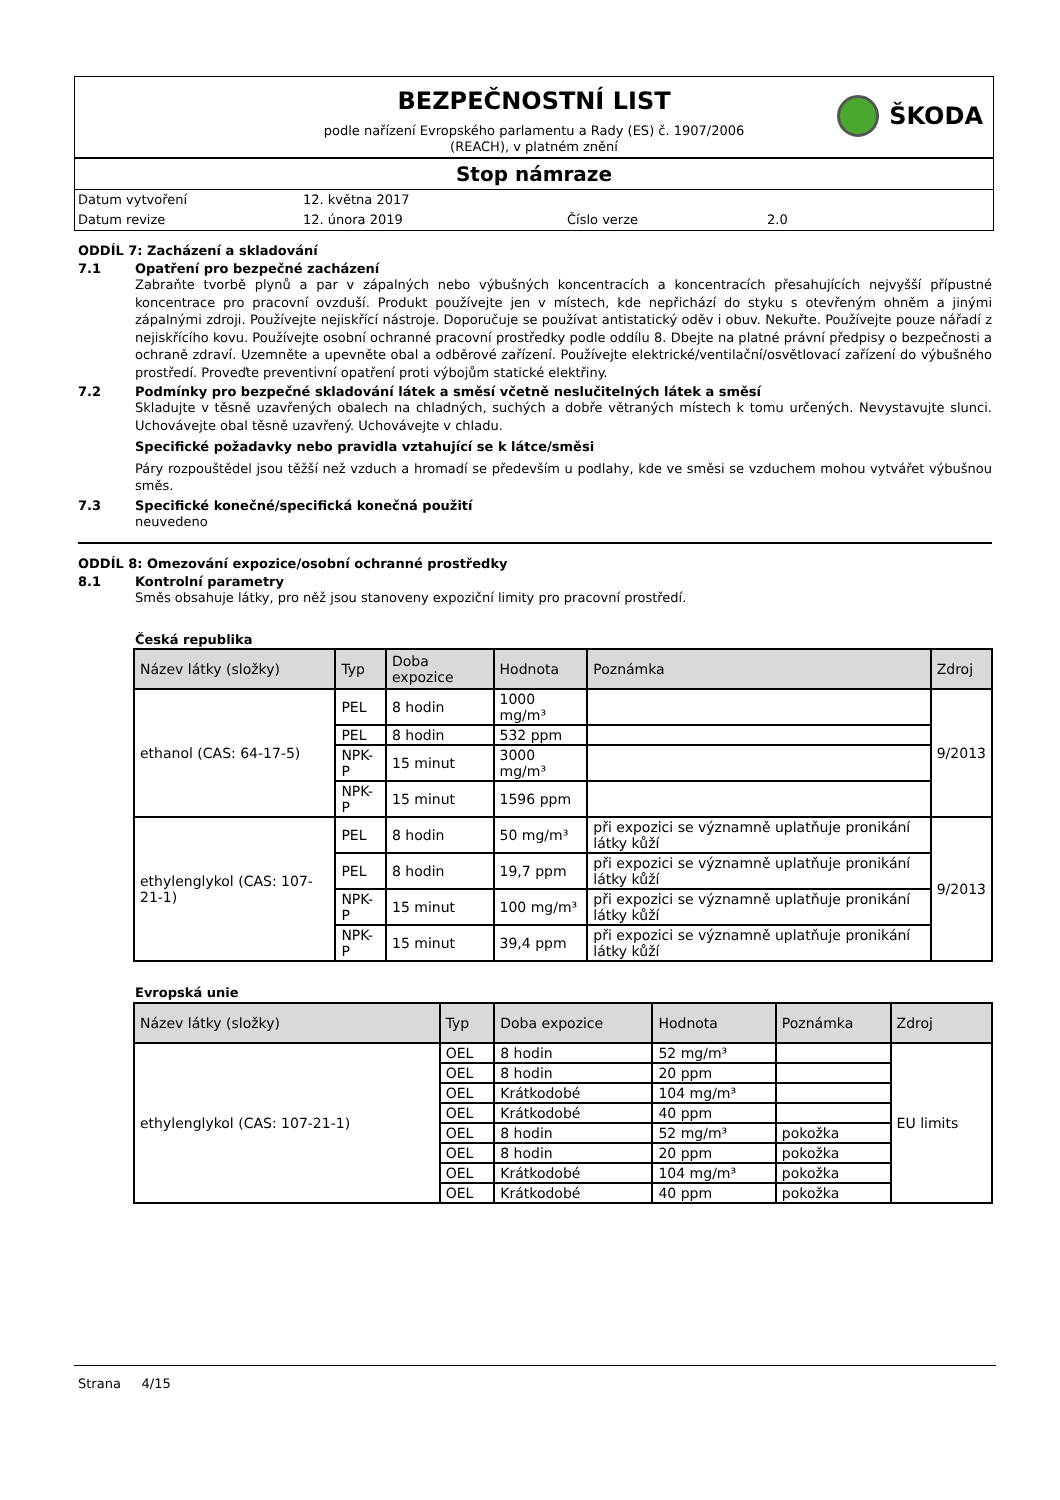BEZPEČNOSTNÍ LIST
ŠKODA
podle nařízení Evropského parlamentu a Rady (ES) č. 1907/2006
(REACH), v platném znění
Stop námraze
Datum vytvoření 12. května 2017
Datum revize 12. února 2019 Číslo verze 2.0
ODDÍL 7: Zacházení a skladování
7.1 Opatření pro bezpečné zacházení
Zabraňte tvorbě plynů a par v zápalných nebo výbušných koncentracích a koncentracích přesahujících nejvyšší přípustné koncentrace pro pracovní ovzduší. Produkt používejte jen v místech, kde nepřichází do styku s otevřeným ohněm a jinými zápalnými zdroji. Používejte nejiskřící nástroje. Doporučuje se používat antistatický oděv i obuv. Nekuřte. Používejte pouze nářadí z nejiskřícího kovu. Používejte osobní ochranné pracovní prostředky podle oddílu 8. Dbejte na platné právní předpisy o bezpečnosti a ochraně zdraví. Uzemněte a upevněte obal a odběrové zařízení. Používejte elektrické/ventilační/osvětlovací zařízení do výbušného prostředí. Proveďte preventivní opatření proti výbojům statické elektřiny.
7.2 Podmínky pro bezpečné skladování látek a směsí včetně neslučitelných látek a směsí
Skladujte v těsně uzavřených obalech na chladných, suchých a dobře větraných místech k tomu určených. Nevystavujte slunci. Uchovávejte obal těsně uzavřený. Uchovávejte v chladu.
Specifické požadavky nebo pravidla vztahující se k látce/směsi
Páry rozpouštědel jsou těžší než vzduch a hromadí se především u podlahy, kde ve směsi se vzduchem mohou vytvářet výbušnou směs.
7.3 Specifické konečné/specifická konečná použití
neuvedeno
ODDÍL 8: Omezování expozice/osobní ochranné prostředky
8.1 Kontrolní parametry
Směs obsahuje látky, pro něž jsou stanoveny expoziční limity pro pracovní prostředí.
Česká republika
| Název látky (složky) | Typ | Doba expozice | Hodnota | Poznámka | Zdroj |
| --- | --- | --- | --- | --- | --- |
| ethanol (CAS: 64-17-5) | PEL | 8 hodin | 1000 mg/m³ | | 9/2013 |
| | PEL | 8 hodin | 532 ppm | | |
| | NPK-P | 15 minut | 3000 mg/m³ | | |
| | NPK-P | 15 minut | 1596 ppm | | |
| ethylenglykol (CAS: 107-21-1) | PEL | 8 hodin | 50 mg/m³ | při expozici se významně uplatňuje pronikání látky kůží | 9/2013 |
| | PEL | 8 hodin | 19,7 ppm | při expozici se významně uplatňuje pronikání látky kůží | |
| | NPK-P | 15 minut | 100 mg/m³ | při expozici se významně uplatňuje pronikání látky kůží | |
| | NPK-P | 15 minut | 39,4 ppm | při expozici se významně uplatňuje pronikání látky kůží | |
Evropská unie
| Název látky (složky) | Typ | Doba expozice | Hodnota | Poznámka | Zdroj |
| --- | --- | --- | --- | --- | --- |
| ethylenglykol (CAS: 107-21-1) | OEL | 8 hodin | 52 mg/m³ | | EU limits |
| | OEL | 8 hodin | 20 ppm | | |
| | OEL | Krátkodobé | 104 mg/m³ | | |
| | OEL | Krátkodobé | 40 ppm | | |
| | OEL | 8 hodin | 52 mg/m³ | pokožka | |
| | OEL | 8 hodin | 20 ppm | pokožka | |
| | OEL | Krátkodobé | 104 mg/m³ | pokožka | |
| | OEL | Krátkodobé | 40 ppm | pokožka | |
Strana 4/15